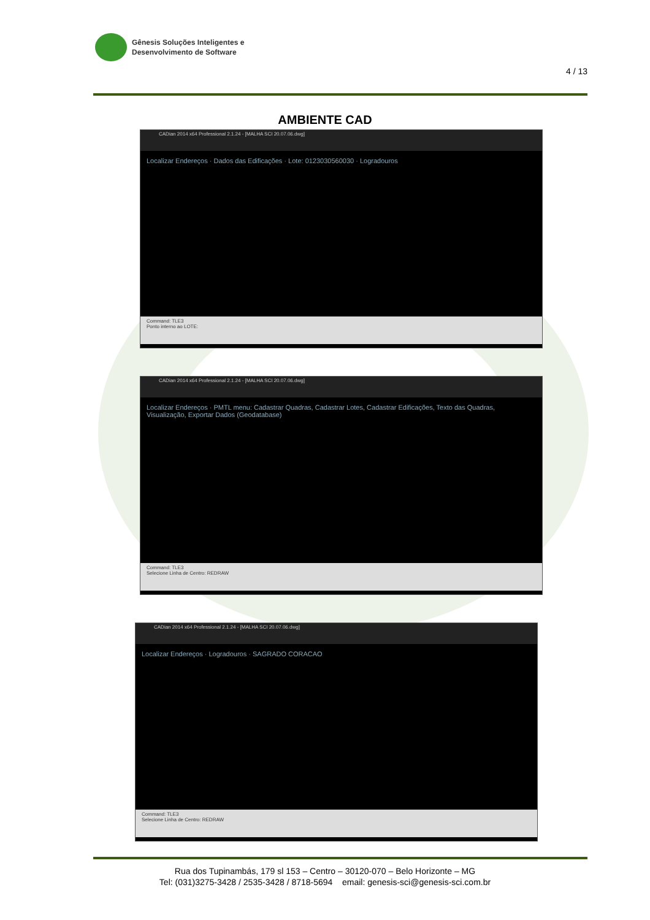Gênesis Soluções Inteligentes e
Desenvolvimento de Software
4 / 13
AMBIENTE CAD
CADian 2014 x64 Professional 2.1.24 - [MALHA SCI 20.07.06.dwg]
Localizar Endereços · Dados das Edificações · Lote: 0123030560030 · Logradouros
Command: TLE3
Ponto interno ao LOTE:
CADian 2014 x64 Professional 2.1.24 - [MALHA SCI 20.07.06.dwg]
Localizar Endereços · PMTL menu: Cadastrar Quadras, Cadastrar Lotes, Cadastrar Edificações, Texto das Quadras, Visualização, Exportar Dados (Geodatabase)
Command: TLE3
Selecione Linha de Centro: REDRAW
CADian 2014 x64 Professional 2.1.24 - [MALHA SCI 20.07.06.dwg]
Localizar Endereços · Logradouros · SAGRADO CORACAO
Command: TLE3
Selecione Linha de Centro: REDRAW
Rua dos Tupinambás, 179 sl 153 – Centro – 30120-070 – Belo Horizonte – MG
Tel: (031)3275-3428 / 2535-3428 / 8718-5694 email: genesis-sci@genesis-sci.com.br